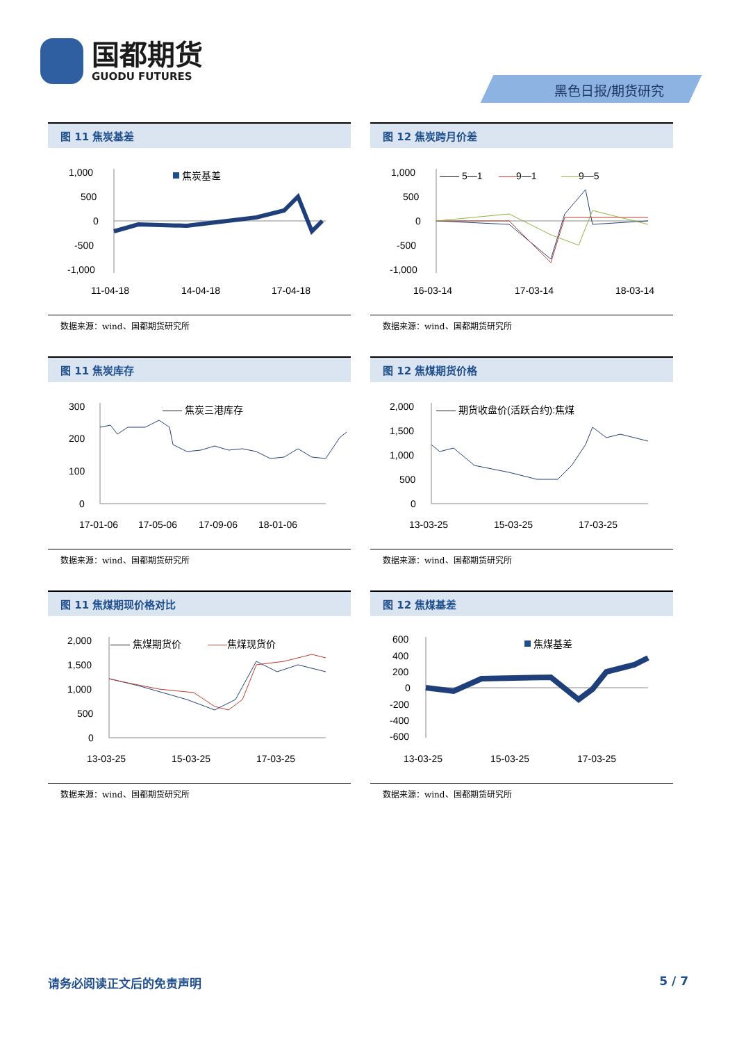国都期货
GUODU FUTURES
黑色日报/期货研究
图 11 焦炭基差
1,000
500
0
-500
-1,000
焦炭基差
11-04-18
14-04-18
17-04-18
数据来源：wind、国都期货研究所
图 12 焦炭跨月价差
1,000
500
0
-500
-1,000
—— 5—1
——
9—1
——
9—5
16-03-14
17-03-14
18-03-14
数据来源：wind、国都期货研究所
图 11 焦炭库存
300
200
100
0
—— 焦炭三港库存
17-01-06
17-05-06
17-09-06
18-01-06
数据来源：wind、国都期货研究所
图 12 焦煤期货价格
2,000
1,500
1,000
500
0
—— 期货收盘价(活跃合约):焦煤
13-03-25
15-03-25
17-03-25
数据来源：wind、国都期货研究所
图 11 焦煤期现价格对比
2,000
1,500
1,000
500
0
—— 焦煤期货价
——
焦煤现货价
13-03-25
15-03-25
17-03-25
数据来源：wind、国都期货研究所
图 12 焦煤基差
600
400
200
0
-200
-400
-600
焦煤基差
13-03-25
15-03-25
17-03-25
数据来源：wind、国都期货研究所
请务必阅读正文后的免责声明 5 / 7